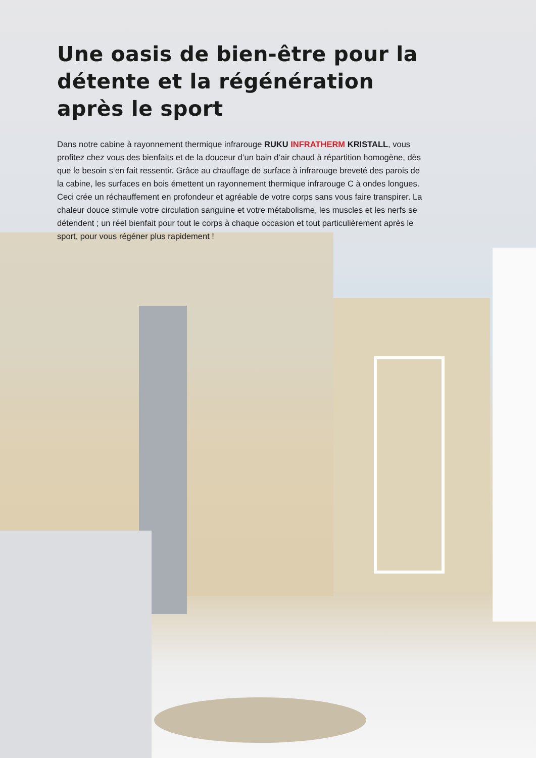Une oasis de bien-être pour la détente et la régénération après le sport
Dans notre cabine à rayonnement thermique infrarouge RUKU INFRATHERM KRISTALL, vous profitez chez vous des bienfaits et de la douceur d’un bain d’air chaud à répartition homogène, dès que le besoin s‘en fait ressentir. Grâce au chauffage de surface à infrarouge breveté des parois de la cabine, les surfaces en bois émettent un rayonnement thermique infrarouge C à ondes longues. Ceci crée un réchauffement en profondeur et agréable de votre corps sans vous faire transpirer. La chaleur douce stimule votre circulation sanguine et votre métabolisme, les muscles et les nerfs se détendent ; un réel bienfait pour tout le corps à chaque occasion et tout particulièrement après le sport, pour vous régéner plus rapidement !